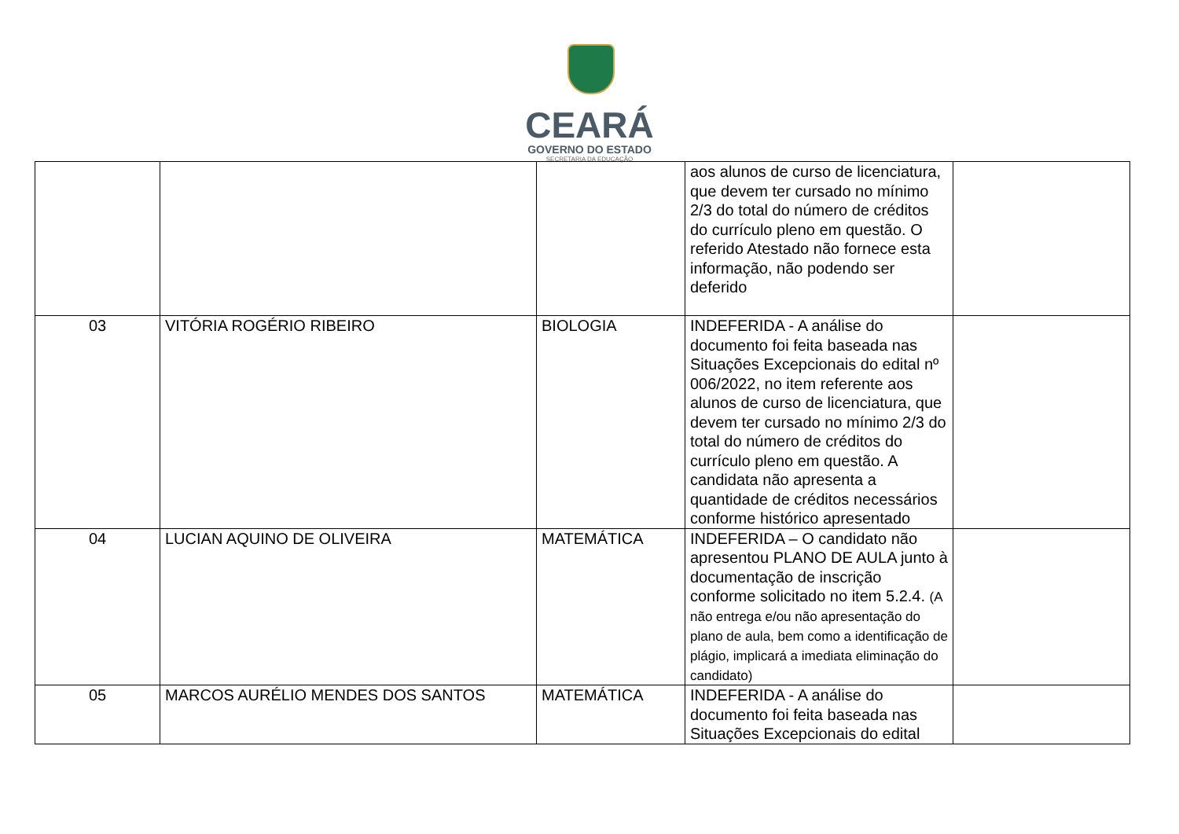CEARÁ
GOVERNO DO ESTADO
SECRETARIA DA EDUCAÇÃO
| | | | aos alunos de curso de licenciatura, que devem ter cursado no mínimo 2/3 do total do número de créditos do currículo pleno em questão. O referido Atestado não fornece esta informação, não podendo ser deferido | |
| 03 | VITÓRIA ROGÉRIO RIBEIRO | BIOLOGIA | INDEFERIDA - A análise do documento foi feita baseada nas Situações Excepcionais do edital nº 006/2022, no item referente aos alunos de curso de licenciatura, que devem ter cursado no mínimo 2/3 do total do número de créditos do currículo pleno em questão. A candidata não apresenta a quantidade de créditos necessários conforme histórico apresentado | |
| 04 | LUCIAN AQUINO DE OLIVEIRA | MATEMÁTICA | INDEFERIDA – O candidato não apresentou PLANO DE AULA junto à documentação de inscrição conforme solicitado no item 5.2.4. (A não entrega e/ou não apresentação do plano de aula, bem como a identificação de plágio, implicará a imediata eliminação do candidato) | |
| 05 | MARCOS AURÉLIO MENDES DOS SANTOS | MATEMÁTICA | INDEFERIDA - A análise do documento foi feita baseada nas Situações Excepcionais do edital | |